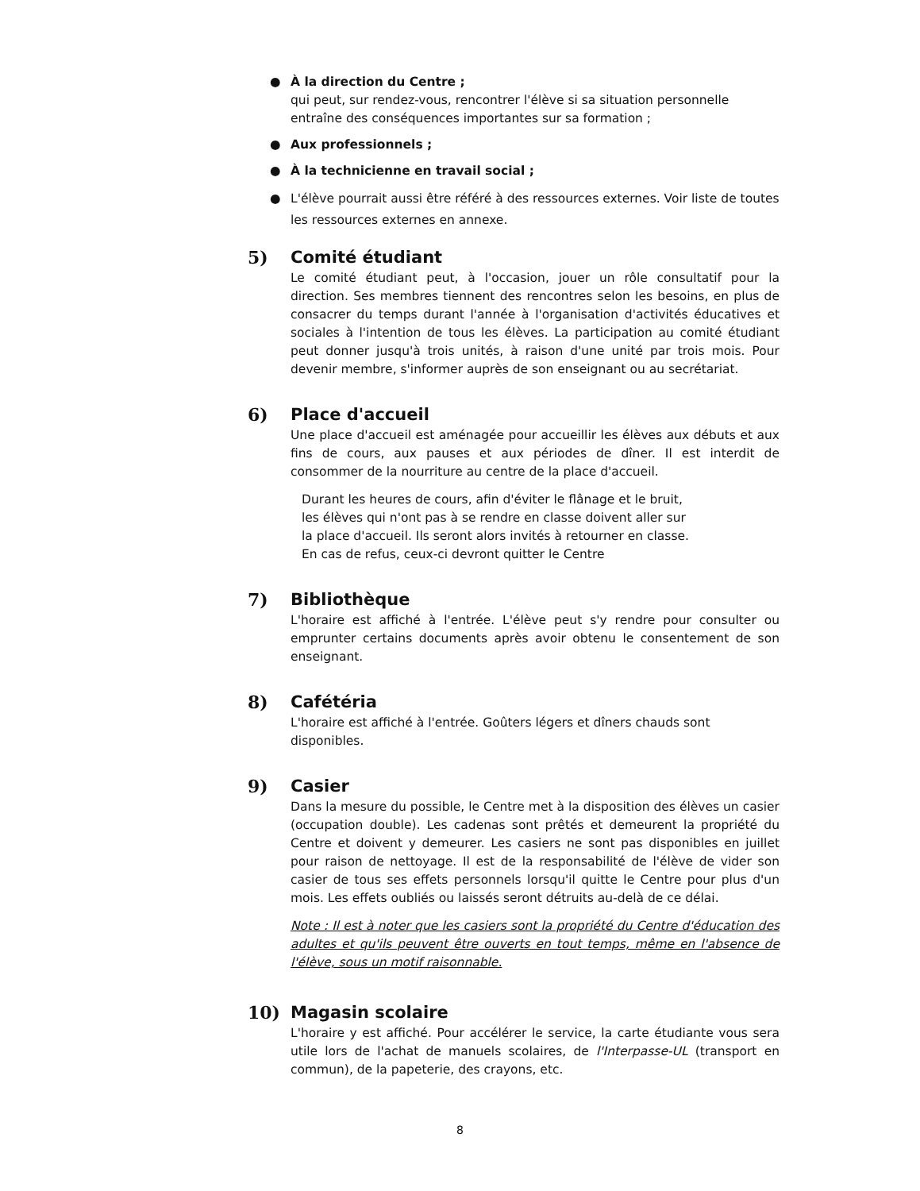● À la direction du Centre ;
qui peut, sur rendez-vous, rencontrer l'élève si sa situation personnelle entraîne des conséquences importantes sur sa formation ;
● Aux professionnels ;
● À la technicienne en travail social ;
● L'élève pourrait aussi être référé à des ressources externes. Voir liste de toutes les ressources externes en annexe.
5) Comité étudiant
Le comité étudiant peut, à l'occasion, jouer un rôle consultatif pour la direction. Ses membres tiennent des rencontres selon les besoins, en plus de consacrer du temps durant l'année à l'organisation d'activités éducatives et sociales à l'intention de tous les élèves. La participation au comité étudiant peut donner jusqu'à trois unités, à raison d'une unité par trois mois. Pour devenir membre, s'informer auprès de son enseignant ou au secrétariat.
6) Place d'accueil
Une place d'accueil est aménagée pour accueillir les élèves aux débuts et aux fins de cours, aux pauses et aux périodes de dîner. Il est interdit de consommer de la nourriture au centre de la place d'accueil.
Durant les heures de cours, afin d'éviter le flânage et le bruit,
les élèves qui n'ont pas à se rendre en classe doivent aller sur
la place d'accueil. Ils seront alors invités à retourner en classe.
En cas de refus, ceux-ci devront quitter le Centre
7) Bibliothèque
L'horaire est affiché à l'entrée. L'élève peut s'y rendre pour consulter ou emprunter certains documents après avoir obtenu le consentement de son enseignant.
8) Cafétéria
L'horaire est affiché à l'entrée. Goûters légers et dîners chauds sont disponibles.
9) Casier
Dans la mesure du possible, le Centre met à la disposition des élèves un casier (occupation double). Les cadenas sont prêtés et demeurent la propriété du Centre et doivent y demeurer. Les casiers ne sont pas disponibles en juillet pour raison de nettoyage. Il est de la responsabilité de l'élève de vider son casier de tous ses effets personnels lorsqu'il quitte le Centre pour plus d'un mois. Les effets oubliés ou laissés seront détruits au-delà de ce délai.
Note : Il est à noter que les casiers sont la propriété du Centre d'éducation des adultes et qu'ils peuvent être ouverts en tout temps, même en l'absence de l'élève, sous un motif raisonnable.
10) Magasin scolaire
L'horaire y est affiché. Pour accélérer le service, la carte étudiante vous sera utile lors de l'achat de manuels scolaires, de l'Interpasse-UL (transport en commun), de la papeterie, des crayons, etc.
8